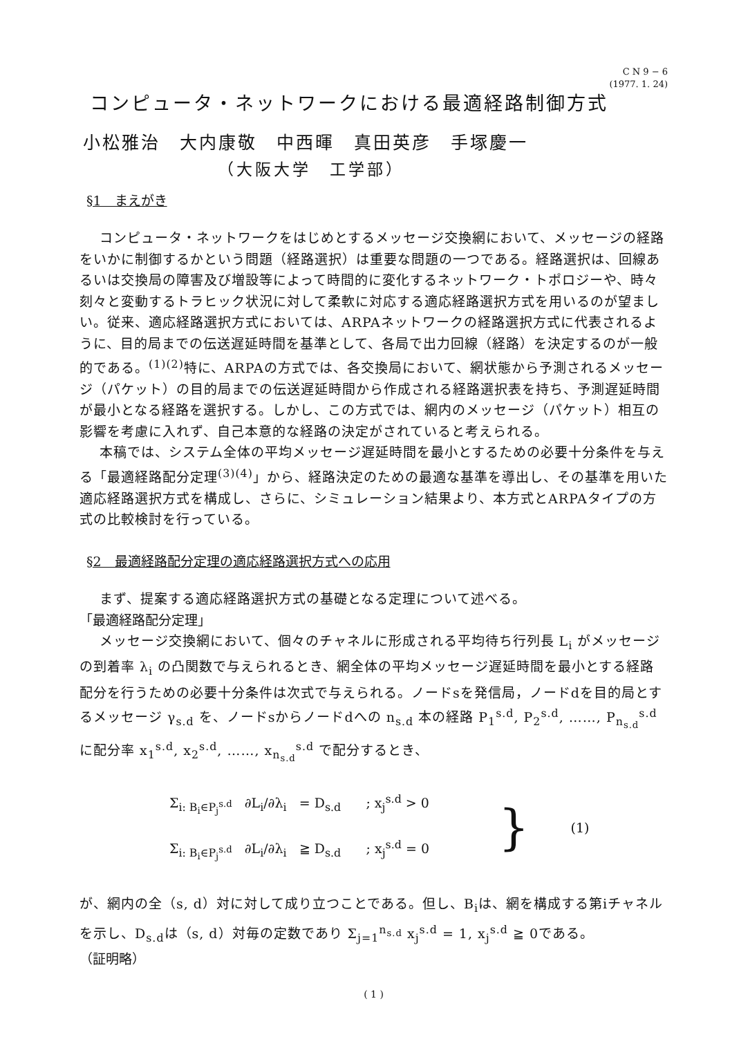C N 9 − 6
(1977. 1. 24)
コンピュータ・ネットワークにおける最適経路制御方式
小松雅治　大内康敬　中西暉　真田英彦　手塚慶一
（大阪大学　工学部）
§1　まえがき
コンピュータ・ネットワークをはじめとするメッセージ交換網において、メッセージの経路をいかに制御するかという問題（経路選択）は重要な問題の一つである。経路選択は、回線あるいは交換局の障害及び増設等によって時間的に変化するネットワーク・トポロジーや、時々刻々と変動するトラヒック状況に対して柔軟に対応する適応経路選択方式を用いるのが望ましい。従来、適応経路選択方式においては、ARPAネットワークの経路選択方式に代表されるように、目的局までの伝送遅延時間を基準として、各局で出力回線（経路）を決定するのが一般的である。<sup>(1)(2)</sup>特に、ARPAの方式では、各交換局において、網状態から予測されるメッセージ（パケット）の目的局までの伝送遅延時間から作成される経路選択表を持ち、予測遅延時間が最小となる経路を選択する。しかし、この方式では、網内のメッセージ（パケット）相互の影響を考慮に入れず、自己本意的な経路の決定がされていると考えられる。
本稿では、システム全体の平均メッセージ遅延時間を最小とするための必要十分条件を与える「最適経路配分定理<sup>(3)(4)</sup>」から、経路決定のための最適な基準を導出し、その基準を用いた適応経路選択方式を構成し、さらに、シミュレーション結果より、本方式とARPAタイプの方式の比較検討を行っている。
§2　最適経路配分定理の適応経路選択方式への応用
まず、提案する適応経路選択方式の基礎となる定理について述べる。
「最適経路配分定理」
メッセージ交換網において、個々のチャネルに形成される平均待ち行列長 L<sub>i</sub> がメッセージの到着率 λ<sub>i</sub> の凸関数で与えられるとき、網全体の平均メッセージ遅延時間を最小とする経路配分を行うための必要十分条件は次式で与えられる。ノードsを発信局，ノードdを目的局とするメッセージ γ<sub>s.d</sub> を、ノードsからノードdへの n<sub>s.d</sub> 本の経路 P<sub>1</sub><sup>s.d</sup>, P<sub>2</sub><sup>s.d</sup>, ……, P<sub>n<sub>s.d</sub></sub><sup>s.d</sup> に配分率 x<sub>1</sub><sup>s.d</sup>, x<sub>2</sub><sup>s.d</sup>, ……, x<sub>n<sub>s.d</sub></sub><sup>s.d</sup> で配分するとき、
Σ<sub>i: B<sub>i</sub>∈P<sub>j</sub><sup>s.d</sup></sub> ∂L<sub>i</sub>/∂λ<sub>i</sub> = D<sub>s.d</sub> ; x<sub>j</sub><sup>s.d</sup> > 0
Σ<sub>i: B<sub>i</sub>∈P<sub>j</sub><sup>s.d</sup></sub> ∂L<sub>i</sub>/∂λ<sub>i</sub> ≧ D<sub>s.d</sub> ; x<sub>j</sub><sup>s.d</sup> = 0
}
(1)
が、網内の全（s, d）対に対して成り立つことである。但し、B<sub>i</sub>は、網を構成する第iチャネルを示し、D<sub>s.d</sub>は（s, d）対毎の定数であり Σ<sub>j=1</sub><sup>n<sub>s.d</sub></sup> x<sub>j</sub><sup>s.d</sup> = 1, x<sub>j</sub><sup>s.d</sup> ≧ 0である。
（証明略）
( 1 )